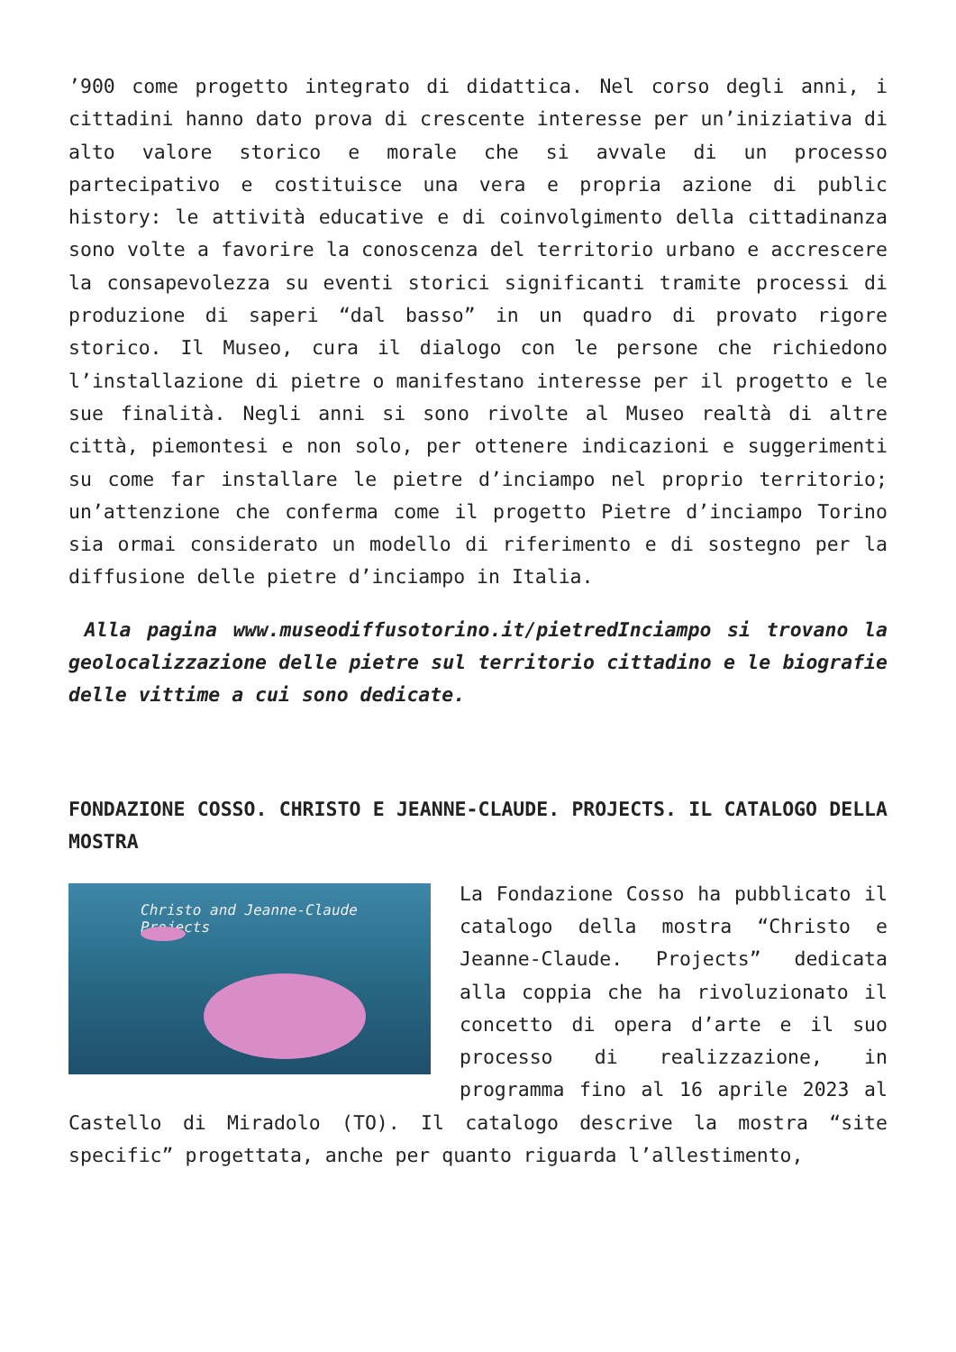’900 come progetto integrato di didattica. Nel corso degli anni, i cittadini hanno dato prova di crescente interesse per un’iniziativa di alto valore storico e morale che si avvale di un processo partecipativo e costituisce una vera e propria azione di public history: le attività educative e di coinvolgimento della cittadinanza sono volte a favorire la conoscenza del territorio urbano e accrescere la consapevolezza su eventi storici significanti tramite processi di produzione di saperi “dal basso” in un quadro di provato rigore storico. Il Museo, cura il dialogo con le persone che richiedono l’installazione di pietre o manifestano interesse per il progetto e le sue finalità. Negli anni si sono rivolte al Museo realtà di altre città, piemontesi e non solo, per ottenere indicazioni e suggerimenti su come far installare le pietre d’inciampo nel proprio territorio; un’attenzione che conferma come il progetto Pietre d’inciampo Torino sia ormai considerato un modello di riferimento e di sostegno per la diffusione delle pietre d’inciampo in Italia.
Alla pagina www.museodiffusotorino.it/pietredInciampo si trovano la geolocalizzazione delle pietre sul territorio cittadino e le biografie delle vittime a cui sono dedicate.
FONDAZIONE COSSO. CHRISTO E JEANNE-CLAUDE. PROJECTS. IL CATALOGO DELLA MOSTRA
Christo and Jeanne-Claude
Projects
La Fondazione Cosso ha pubblicato il catalogo della mostra “Christo e Jeanne-Claude. Projects” dedicata alla coppia che ha rivoluzionato il concetto di opera d’arte e il suo processo di realizzazione, in programma fino al 16 aprile 2023 al Castello di Miradolo (TO). Il catalogo descrive la mostra “site specific” progettata, anche per quanto riguarda l’allestimento,